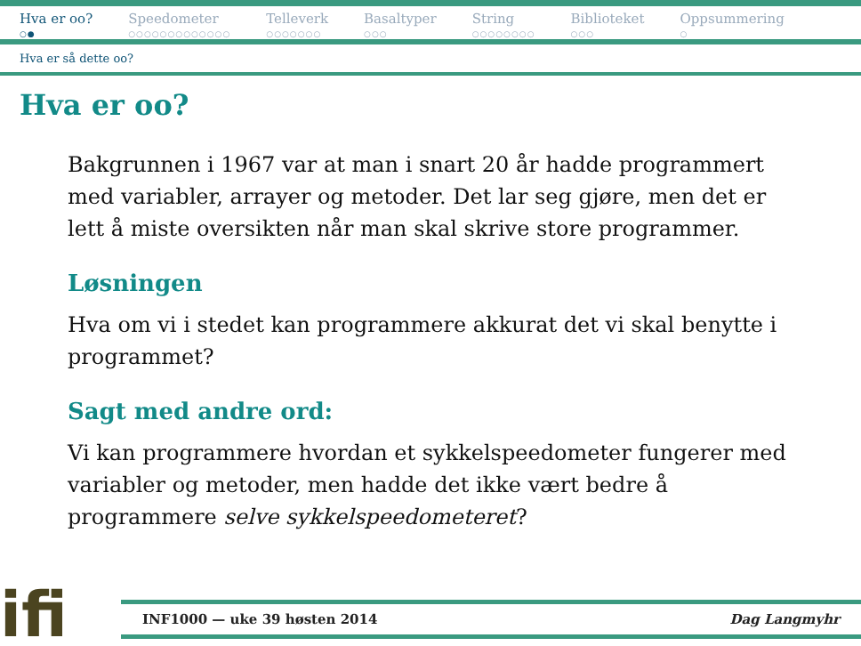Hva er oo?
○●
Speedometer
○○○○○○○○○○○○○
Telleverk
○○○○○○○
Basaltyper
○○○
String
○○○○○○○○
Biblioteket
○○○
Oppsummering
○
Hva er så dette oo?
Hva er oo?
Bakgrunnen i 1967 var at man i snart 20 år hadde programmert med variabler, arrayer og metoder. Det lar seg gjøre, men det er lett å miste oversikten når man skal skrive store programmer.
Løsningen
Hva om vi i stedet kan programmere akkurat det vi skal benytte i programmet?
Sagt med andre ord:
Vi kan programmere hvordan et sykkelspeedometer fungerer med variabler og metoder, men hadde det ikke vært bedre å programmere selve sykkelspeedometeret?
ifi
INF1000 — uke 39 høsten 2014 Dag Langmyhr